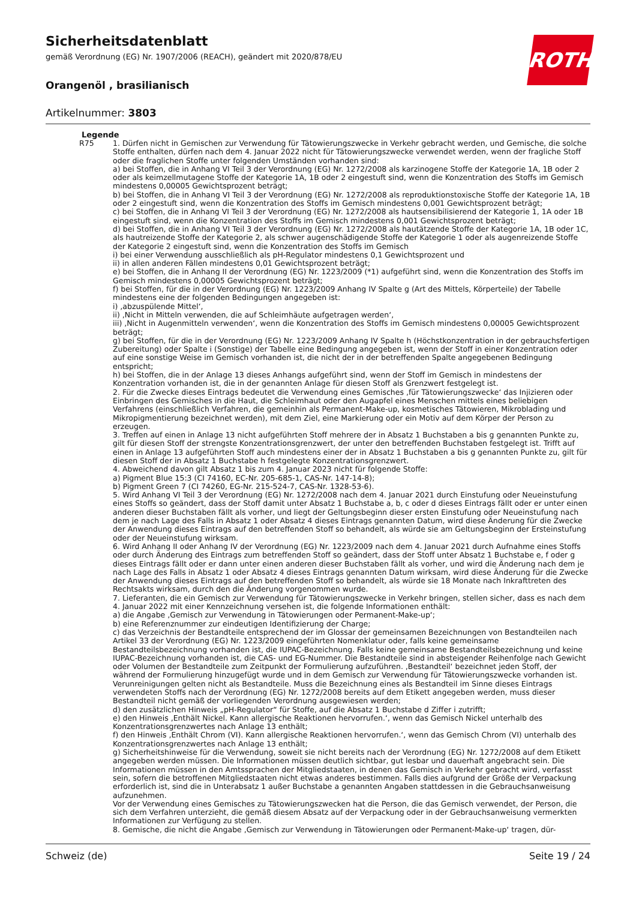Sicherheitsdatenblatt
gemäß Verordnung (EG) Nr. 1907/2006 (REACH), geändert mit 2020/878/EU
ROTH
Orangenöl , brasilianisch
Artikelnummer: 3803
Legende
R75 1. Dürfen nicht in Gemischen zur Verwendung für Tätowierungszwecke in Verkehr gebracht werden, und Gemische, die solche Stoffe enthalten, dürfen nach dem 4. Januar 2022 nicht für Tätowierungszwecke verwendet werden, wenn der fragliche Stoff oder die fraglichen Stoffe unter folgenden Umständen vorhanden sind:
a) bei Stoffen, die in Anhang VI Teil 3 der Verordnung (EG) Nr. 1272/2008 als karzinogene Stoffe der Kategorie 1A, 1B oder 2 oder als keimzellmutagene Stoffe der Kategorie 1A, 1B oder 2 eingestuft sind, wenn die Konzentration des Stoffs im Gemisch mindestens 0,00005 Gewichtsprozent beträgt;
b) bei Stoffen, die in Anhang VI Teil 3 der Verordnung (EG) Nr. 1272/2008 als reproduktionstoxische Stoffe der Kategorie 1A, 1B oder 2 eingestuft sind, wenn die Konzentration des Stoffs im Gemisch mindestens 0,001 Gewichtsprozent beträgt;
c) bei Stoffen, die in Anhang VI Teil 3 der Verordnung (EG) Nr. 1272/2008 als hautsensibilisierend der Kategorie 1, 1A oder 1B eingestuft sind, wenn die Konzentration des Stoffs im Gemisch mindestens 0,001 Gewichtsprozent beträgt;
d) bei Stoffen, die in Anhang VI Teil 3 der Verordnung (EG) Nr. 1272/2008 als hautätzende Stoffe der Kategorie 1A, 1B oder 1C, als hautreizende Stoffe der Kategorie 2, als schwer augenschädigende Stoffe der Kategorie 1 oder als augenreizende Stoffe der Kategorie 2 eingestuft sind, wenn die Konzentration des Stoffs im Gemisch
i) bei einer Verwendung ausschließlich als pH-Regulator mindestens 0,1 Gewichtsprozent und
ii) in allen anderen Fällen mindestens 0,01 Gewichtsprozent beträgt;
e) bei Stoffen, die in Anhang II der Verordnung (EG) Nr. 1223/2009 (*1) aufgeführt sind, wenn die Konzentration des Stoffs im Gemisch mindestens 0,00005 Gewichtsprozent beträgt;
f) bei Stoffen, für die in der Verordnung (EG) Nr. 1223/2009 Anhang IV Spalte g (Art des Mittels, Körperteile) der Tabelle mindestens eine der folgenden Bedingungen angegeben ist:
i) ‚abzuspülende Mittel‘,
ii) ‚Nicht in Mitteln verwenden, die auf Schleimhäute aufgetragen werden‘,
iii) ‚Nicht in Augenmitteln verwenden‘, wenn die Konzentration des Stoffs im Gemisch mindestens 0,00005 Gewichtsprozent beträgt;
g) bei Stoffen, für die in der Verordnung (EG) Nr. 1223/2009 Anhang IV Spalte h (Höchstkonzentration in der gebrauchsfertigen Zubereitung) oder Spalte i (Sonstige) der Tabelle eine Bedingung angegeben ist, wenn der Stoff in einer Konzentration oder auf eine sonstige Weise im Gemisch vorhanden ist, die nicht der in der betreffenden Spalte angegebenen Bedingung entspricht;
h) bei Stoffen, die in der Anlage 13 dieses Anhangs aufgeführt sind, wenn der Stoff im Gemisch in mindestens der Konzentration vorhanden ist, die in der genannten Anlage für diesen Stoff als Grenzwert festgelegt ist.
2. Für die Zwecke dieses Eintrags bedeutet die Verwendung eines Gemisches ‚für Tätowierungszwecke‘ das Injizieren oder Einbringen des Gemisches in die Haut, die Schleimhaut oder den Augapfel eines Menschen mittels eines beliebigen Verfahrens (einschließlich Verfahren, die gemeinhin als Permanent-Make-up, kosmetisches Tätowieren, Mikroblading und Mikropigmentierung bezeichnet werden), mit dem Ziel, eine Markierung oder ein Motiv auf dem Körper der Person zu erzeugen.
3. Treffen auf einen in Anlage 13 nicht aufgeführten Stoff mehrere der in Absatz 1 Buchstaben a bis g genannten Punkte zu, gilt für diesen Stoff der strengste Konzentrationsgrenzwert, der unter den betreffenden Buchstaben festgelegt ist. Trifft auf einen in Anlage 13 aufgeführten Stoff auch mindestens einer der in Absatz 1 Buchstaben a bis g genannten Punkte zu, gilt für diesen Stoff der in Absatz 1 Buchstabe h festgelegte Konzentrationsgrenzwert.
4. Abweichend davon gilt Absatz 1 bis zum 4. Januar 2023 nicht für folgende Stoffe:
a) Pigment Blue 15:3 (CI 74160, EC-Nr. 205-685-1, CAS-Nr. 147-14-8);
b) Pigment Green 7 (CI 74260, EG-Nr. 215-524-7, CAS-Nr. 1328-53-6).
5. Wird Anhang VI Teil 3 der Verordnung (EG) Nr. 1272/2008 nach dem 4. Januar 2021 durch Einstufung oder Neueinstufung eines Stoffs so geändert, dass der Stoff damit unter Absatz 1 Buchstabe a, b, c oder d dieses Eintrags fällt oder er unter einen anderen dieser Buchstaben fällt als vorher, und liegt der Geltungsbeginn dieser ersten Einstufung oder Neueinstufung nach dem je nach Lage des Falls in Absatz 1 oder Absatz 4 dieses Eintrags genannten Datum, wird diese Änderung für die Zwecke der Anwendung dieses Eintrags auf den betreffenden Stoff so behandelt, als würde sie am Geltungsbeginn der Ersteinstufung oder der Neueinstufung wirksam.
6. Wird Anhang II oder Anhang IV der Verordnung (EG) Nr. 1223/2009 nach dem 4. Januar 2021 durch Aufnahme eines Stoffs oder durch Änderung des Eintrags zum betreffenden Stoff so geändert, dass der Stoff unter Absatz 1 Buchstabe e, f oder g dieses Eintrags fällt oder er dann unter einen anderen dieser Buchstaben fällt als vorher, und wird die Änderung nach dem je nach Lage des Falls in Absatz 1 oder Absatz 4 dieses Eintrags genannten Datum wirksam, wird diese Änderung für die Zwecke der Anwendung dieses Eintrags auf den betreffenden Stoff so behandelt, als würde sie 18 Monate nach Inkrafttreten des Rechtsakts wirksam, durch den die Änderung vorgenommen wurde.
7. Lieferanten, die ein Gemisch zur Verwendung für Tätowierungszwecke in Verkehr bringen, stellen sicher, dass es nach dem 4. Januar 2022 mit einer Kennzeichnung versehen ist, die folgende Informationen enthält:
a) die Angabe ‚Gemisch zur Verwendung in Tätowierungen oder Permanent-Make-up‘;
b) eine Referenznummer zur eindeutigen Identifizierung der Charge;
c) das Verzeichnis der Bestandteile entsprechend der im Glossar der gemeinsamen Bezeichnungen von Bestandteilen nach Artikel 33 der Verordnung (EG) Nr. 1223/2009 eingeführten Nomenklatur oder, falls keine gemeinsame Bestandteilsbezeichnung vorhanden ist, die IUPAC-Bezeichnung. Falls keine gemeinsame Bestandteilsbezeichnung und keine IUPAC-Bezeichnung vorhanden ist, die CAS- und EG-Nummer. Die Bestandteile sind in absteigender Reihenfolge nach Gewicht oder Volumen der Bestandteile zum Zeitpunkt der Formulierung aufzuführen. ‚Bestandteil‘ bezeichnet jeden Stoff, der während der Formulierung hinzugefügt wurde und in dem Gemisch zur Verwendung für Tätowierungszwecke vorhanden ist. Verunreinigungen gelten nicht als Bestandteile. Muss die Bezeichnung eines als Bestandteil im Sinne dieses Eintrags verwendeten Stoffs nach der Verordnung (EG) Nr. 1272/2008 bereits auf dem Etikett angegeben werden, muss dieser Bestandteil nicht gemäß der vorliegenden Verordnung ausgewiesen werden;
d) den zusätzlichen Hinweis „pH-Regulator“ für Stoffe, auf die Absatz 1 Buchstabe d Ziffer i zutrifft;
e) den Hinweis ‚Enthält Nickel. Kann allergische Reaktionen hervorrufen.‘, wenn das Gemisch Nickel unterhalb des Konzentrationsgrenzwertes nach Anlage 13 enthält;
f) den Hinweis ‚Enthält Chrom (VI). Kann allergische Reaktionen hervorrufen.‘, wenn das Gemisch Chrom (VI) unterhalb des Konzentrationsgrenzwertes nach Anlage 13 enthält;
g) Sicherheitshinweise für die Verwendung, soweit sie nicht bereits nach der Verordnung (EG) Nr. 1272/2008 auf dem Etikett angegeben werden müssen. Die Informationen müssen deutlich sichtbar, gut lesbar und dauerhaft angebracht sein. Die Informationen müssen in den Amtssprachen der Mitgliedstaaten, in denen das Gemisch in Verkehr gebracht wird, verfasst sein, sofern die betroffenen Mitgliedstaaten nicht etwas anderes bestimmen. Falls dies aufgrund der Größe der Verpackung erforderlich ist, sind die in Unterabsatz 1 außer Buchstabe a genannten Angaben stattdessen in die Gebrauchsanweisung aufzunehmen.
Vor der Verwendung eines Gemisches zu Tätowierungszwecken hat die Person, die das Gemisch verwendet, der Person, die sich dem Verfahren unterzieht, die gemäß diesem Absatz auf der Verpackung oder in der Gebrauchsanweisung vermerkten Informationen zur Verfügung zu stellen.
8. Gemische, die nicht die Angabe ‚Gemisch zur Verwendung in Tätowierungen oder Permanent-Make-up‘ tragen, dür-
Schweiz (de) Seite 19 / 24